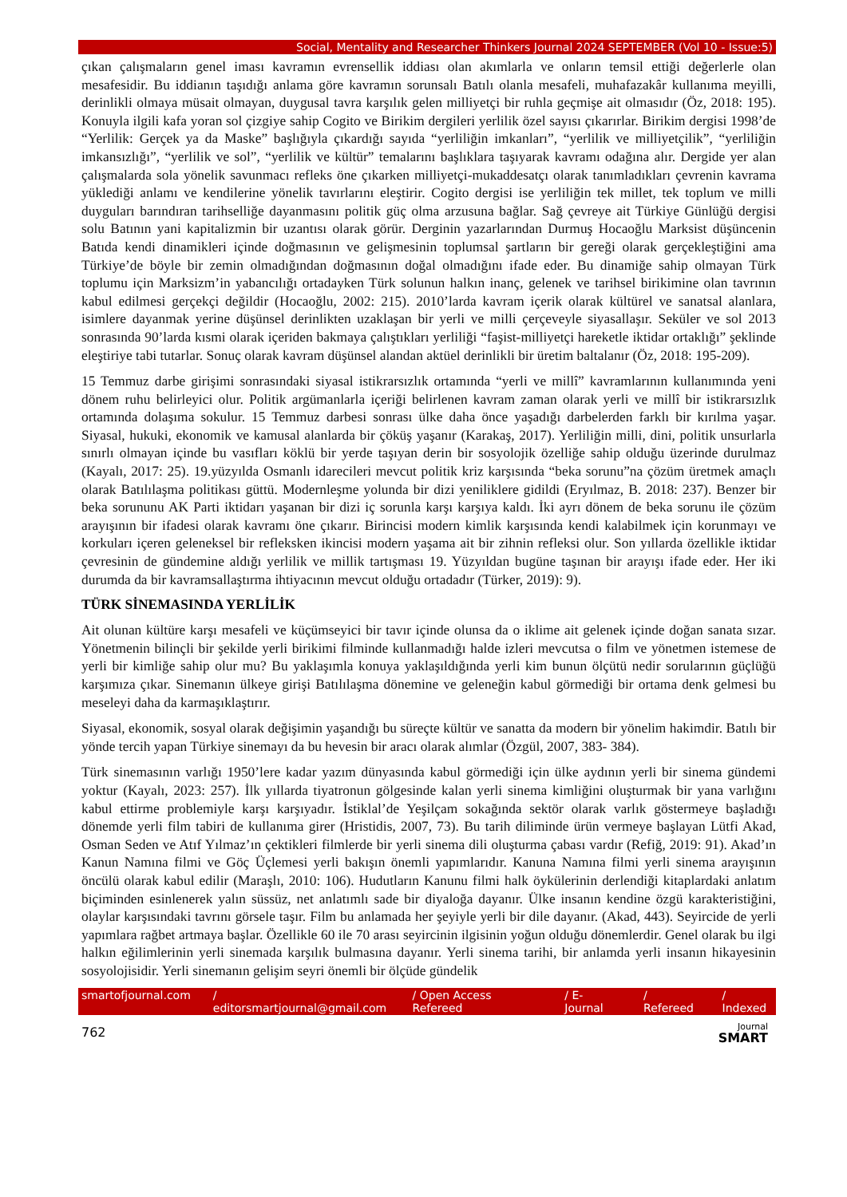Social, Mentality and Researcher Thinkers Journal 2024 SEPTEMBER (Vol 10 - Issue:5)
çıkan çalışmaların genel iması kavramın evrensellik iddiası olan akımlarla ve onların temsil ettiği değerlerle olan mesafesidir. Bu iddianın taşıdığı anlama göre kavramın sorunsalı Batılı olanla mesafeli, muhafazakâr kullanıma meyilli, derinlikli olmaya müsait olmayan, duygusal tavra karşılık gelen milliyetçi bir ruhla geçmişe ait olmasıdır (Öz, 2018: 195). Konuyla ilgili kafa yoran sol çizgiye sahip Cogito ve Birikim dergileri yerlilik özel sayısı çıkarırlar. Birikim dergisi 1998’de “Yerlilik: Gerçek ya da Maske” başlığıyla çıkardığı sayıda “yerliliğin imkanları”, “yerlilik ve milliyetçilik”, “yerliliğin imkansızlığı”, “yerlilik ve sol”, “yerlilik ve kültür” temalarını başlıklara taşıyarak kavramı odağına alır. Dergide yer alan çalışmalarda sola yönelik savunmacı refleks öne çıkarken milliyetçi-mukaddesatçı olarak tanımladıkları çevrenin kavrama yüklediği anlamı ve kendilerine yönelik tavırlarını eleştirir. Cogito dergisi ise yerliliğin tek millet, tek toplum ve milli duyguları barındıran tarihselliğe dayanmasını politik güç olma arzusuna bağlar. Sağ çevreye ait Türkiye Günlüğü dergisi solu Batının yani kapitalizmin bir uzantısı olarak görür. Derginin yazarlarından Durmuş Hocaoğlu Marksist düşüncenin Batıda kendi dinamikleri içinde doğmasının ve gelişmesinin toplumsal şartların bir gereği olarak gerçekleştiğini ama Türkiye’de böyle bir zemin olmadığından doğmasının doğal olmadığını ifade eder. Bu dinamiğe sahip olmayan Türk toplumu için Marksizm’in yabancılığı ortadayken Türk solunun halkın inanç, gelenek ve tarihsel birikimine olan tavrının kabul edilmesi gerçekçi değildir (Hocaoğlu, 2002: 215). 2010’larda kavram içerik olarak kültürel ve sanatsal alanlara, isimlere dayanmak yerine düşünsel derinlikten uzaklaşan bir yerli ve milli çerçeveyle siyasallaşır. Seküler ve sol 2013 sonrasında 90’larda kısmi olarak içeriden bakmaya çalıştıkları yerliliği “faşist-milliyetçi hareketle iktidar ortaklığı” şeklinde eleştiriye tabi tutarlar. Sonuç olarak kavram düşünsel alandan aktüel derinlikli bir üretim baltalanır (Öz, 2018: 195-209).
15 Temmuz darbe girişimi sonrasındaki siyasal istikrarsızlık ortamında “yerli ve millî” kavramlarının kullanımında yeni dönem ruhu belirleyici olur. Politik argümanlarla içeriği belirlenen kavram zaman olarak yerli ve millî bir istikrarsızlık ortamında dolaşıma sokulur. 15 Temmuz darbesi sonrası ülke daha önce yaşadığı darbelerden farklı bir kırılma yaşar. Siyasal, hukuki, ekonomik ve kamusal alanlarda bir çöküş yaşanır (Karakaş, 2017). Yerliliğin milli, dini, politik unsurlarla sınırlı olmayan içinde bu vasıfları köklü bir yerde taşıyan derin bir sosyolojik özelliğe sahip olduğu üzerinde durulmaz (Kayalı, 2017: 25). 19.yüzyılda Osmanlı idarecileri mevcut politik kriz karşısında “beka sorunu”na çözüm üretmek amaçlı olarak Batılılaşma politikası güttü. Modernleşme yolunda bir dizi yeniliklere gidildi (Eryılmaz, B. 2018: 237). Benzer bir beka sorununu AK Parti iktidarı yaşanan bir dizi iç sorunla karşı karşıya kaldı. İki ayrı dönem de beka sorunu ile çözüm arayışının bir ifadesi olarak kavramı öne çıkarır. Birincisi modern kimlik karşısında kendi kalabilmek için korunmayı ve korkuları içeren geleneksel bir refleksken ikincisi modern yaşama ait bir zihnin refleksi olur. Son yıllarda özellikle iktidar çevresinin de gündemine aldığı yerlilik ve millik tartışması 19. Yüzyıldan bugüne taşınan bir arayışı ifade eder. Her iki durumda da bir kavramsallaştırma ihtiyacının mevcut olduğu ortadadır (Türker, 2019): 9).
TÜRK SİNEMASINDA YERLİLİK
Ait olunan kültüre karşı mesafeli ve küçümseyici bir tavır içinde olunsa da o iklime ait gelenek içinde doğan sanata sızar. Yönetmenin bilinçli bir şekilde yerli birikimi filminde kullanmadığı halde izleri mevcutsa o film ve yönetmen istemese de yerli bir kimliğe sahip olur mu? Bu yaklaşımla konuya yaklaşıldığında yerli kim bunun ölçütü nedir sorularının güçlüğü karşımıza çıkar. Sinemanın ülkeye girişi Batılılaşma dönemine ve geleneğin kabul görmediği bir ortama denk gelmesi bu meseleyi daha da karmaşıklaştırır.
Siyasal, ekonomik, sosyal olarak değişimin yaşandığı bu süreçte kültür ve sanatta da modern bir yönelim hakimdir. Batılı bir yönde tercih yapan Türkiye sinemayı da bu hevesin bir aracı olarak alımlar (Özgül, 2007, 383- 384).
Türk sinemasının varlığı 1950’lere kadar yazım dünyasında kabul görmediği için ülke aydının yerli bir sinema gündemi yoktur (Kayalı, 2023: 257). İlk yıllarda tiyatronun gölgesinde kalan yerli sinema kimliğini oluşturmak bir yana varlığını kabul ettirme problemiyle karşı karşıyadır. İstiklal’de Yeşilçam sokağında sektör olarak varlık göstermeye başladığı dönemde yerli film tabiri de kullanıma girer (Hristidis, 2007, 73). Bu tarih diliminde ürün vermeye başlayan Lütfi Akad, Osman Seden ve Atıf Yılmaz’ın çektikleri filmlerde bir yerli sinema dili oluşturma çabası vardır (Refiğ, 2019: 91). Akad’ın Kanun Namına filmi ve Göç Üçlemesi yerli bakışın önemli yapımlarıdır. Kanuna Namına filmi yerli sinema arayışının öncülü olarak kabul edilir (Maraşlı, 2010: 106). Hudutların Kanunu filmi halk öykülerinin derlendiği kitaplardaki anlatım biçiminden esinlenerek yalın süssüz, net anlatımlı sade bir diyaloğa dayanır. Ülke insanın kendine özgü karakteristiğini, olaylar karşısındaki tavrını görsele taşır. Film bu anlamada her şeyiyle yerli bir dile dayanır. (Akad, 443). Seyircide de yerli yapımlara rağbet artmaya başlar. Özellikle 60 ile 70 arası seyircinin ilgisinin yoğun olduğu dönemlerdir. Genel olarak bu ilgi halkın eğilimlerinin yerli sinemada karşılık bulmasına dayanır. Yerli sinema tarihi, bir anlamda yerli insanın hikayesinin sosyolojisidir. Yerli sinemanın gelişim seyri önemli bir ölçüde gündelik
smartofjournal.com / editorsmartjournal@gmail.com / Open Access Refereed / E-Journal / Refereed / Indexed
762 Journal
SMART